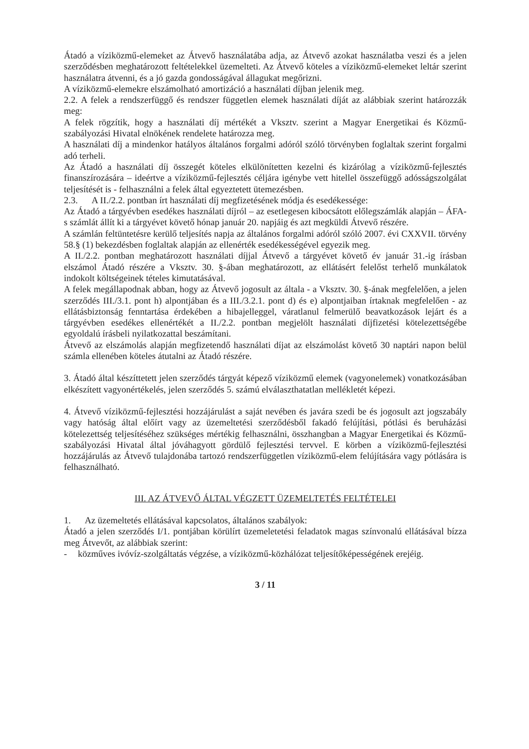Átadó a víziközmű-elemeket az Átvevő használatába adja, az Átvevő azokat használatba veszi és a jelen szerződésben meghatározott feltételekkel üzemelteti. Az Átvevő köteles a víziközmű-elemeket leltár szerint használatra átvenni, és a jó gazda gondosságával állagukat megőrizni.
A víziközmű-elemekre elszámolható amortizáció a használati díjban jelenik meg.
2.2. A felek a rendszerfüggő és rendszer független elemek használati díját az alábbiak szerint határozzák meg:
A felek rögzítik, hogy a használati díj mértékét a Vksztv. szerint a Magyar Energetikai és Közmű-szabályozási Hivatal elnökének rendelete határozza meg.
A használati díj a mindenkor hatályos általános forgalmi adóról szóló törvényben foglaltak szerint forgalmi adó terheli.
Az Átadó a használati díj összegét köteles elkülönítetten kezelni és kizárólag a víziközmű-fejlesztés finanszírozására – ideértve a víziközmű-fejlesztés céljára igénybe vett hitellel összefüggő adósságszolgálat teljesítését is - felhasználni a felek által egyeztetett ütemezésben.
2.3. A II./2.2. pontban írt használati díj megfizetésének módja és esedékessége:
Az Átadó a tárgyévben esedékes használati díjról – az esetlegesen kibocsátott előlegszámlák alapján – ÁFA-s számlát állít ki a tárgyévet követő hónap január 20. napjáig és azt megküldi Átvevő részére.
A számlán feltüntetésre kerülő teljesítés napja az általános forgalmi adóról szóló 2007. évi CXXVII. törvény 58.§ (1) bekezdésben foglaltak alapján az ellenérték esedékességével egyezik meg.
A II./2.2. pontban meghatározott használati díjjal Átvevő a tárgyévet követő év január 31.-ig írásban elszámol Átadó részére a Vksztv. 30. §-ában meghatározott, az ellátásért felelőst terhelő munkálatok indokolt költségeinek tételes kimutatásával.
A felek megállapodnak abban, hogy az Átvevő jogosult az általa - a Vksztv. 30. §-ának megfelelően, a jelen szerződés III./3.1. pont h) alpontjában és a III./3.2.1. pont d) és e) alpontjaiban írtaknak megfelelően - az ellátásbiztonság fenntartása érdekében a hibajelleggel, váratlanul felmerülő beavatkozások lejárt és a tárgyévben esedékes ellenértékét a II./2.2. pontban megjelölt használati díjfizetési kötelezettségébe egyoldalú írásbeli nyilatkozattal beszámítani.
Átvevő az elszámolás alapján megfizetendő használati díjat az elszámolást követő 30 naptári napon belül számla ellenében köteles átutalni az Átadó részére.
3. Átadó által készíttetett jelen szerződés tárgyát képező víziközmű elemek (vagyonelemek) vonatkozásában elkészített vagyonértékelés, jelen szerződés 5. számú elválaszthatatlan mellékletét képezi.
4. Átvevő víziközmű-fejlesztési hozzájárulást a saját nevében és javára szedi be és jogosult azt jogszabály vagy hatóság által előírt vagy az üzemeltetési szerződésből fakadó felújítási, pótlási és beruházási kötelezettség teljesítéséhez szükséges mértékig felhasználni, összhangban a Magyar Energetikai és Közmű-szabályozási Hivatal által jóváhagyott gördülő fejlesztési tervvel. E körben a víziközmű-fejlesztési hozzájárulás az Átvevő tulajdonába tartozó rendszerfüggetlen víziközmű-elem felújítására vagy pótlására is felhasználható.
III. AZ ÁTVEVŐ ÁLTAL VÉGZETT ÜZEMELTETÉS FELTÉTELEI
1. Az üzemeltetés ellátásával kapcsolatos, általános szabályok:
Átadó a jelen szerződés I/1. pontjában körülírt üzemeletetési feladatok magas színvonalú ellátásával bízza meg Átvevőt, az alábbiak szerint:
- közműves ivóvíz-szolgáltatás végzése, a víziközmű-közhálózat teljesítőképességének erejéig.
3 / 11